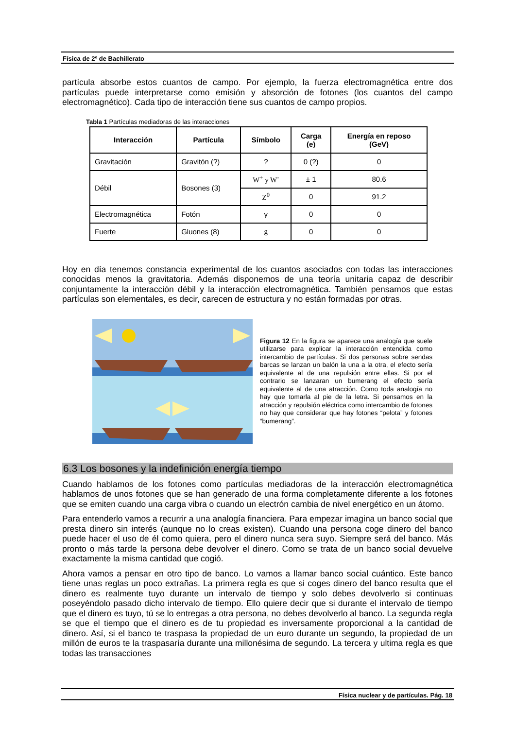Física de 2º de Bachillerato
partícula absorbe estos cuantos de campo. Por ejemplo, la fuerza electromagnética entre dos partículas puede interpretarse como emisión y absorción de fotones (los cuantos del campo electromagnético). Cada tipo de interacción tiene sus cuantos de campo propios.
Tabla 1 Partículas mediadoras de las interacciones
| Interacción | Partícula | Símbolo | Carga (e) | Energía en reposo (GeV) |
| --- | --- | --- | --- | --- |
| Gravitación | Gravitón (?) | ? | 0 (?) | 0 |
| Débil | Bosones (3) | W<sup>+</sup> y W<sup>-</sup> | ± 1 | 80.6 |
| | | Z<sup>0</sup> | 0 | 91.2 |
| Electromagnética | Fotón | γ | 0 | 0 |
| Fuerte | Gluones (8) | g | 0 | 0 |
Hoy en día tenemos constancia experimental de los cuantos asociados con todas las interacciones conocidas menos la gravitatoria. Además disponemos de una teoría unitaria capaz de describir conjuntamente la interacción débil y la interacción electromagnética. También pensamos que estas partículas son elementales, es decir, carecen de estructura y no están formadas por otras.
Figura 12 En la figura se aparece una analogía que suele utilizarse para explicar la interacción entendida como intercambio de partículas. Si dos personas sobre sendas barcas se lanzan un balón la una a la otra, el efecto sería equivalente al de una repulsión entre ellas. Si por el contrario se lanzaran un bumerang el efecto sería equivalente al de una atracción. Como toda analogía no hay que tomarla al pie de la letra. Si pensamos en la atracción y repulsión eléctrica como intercambio de fotones no hay que considerar que hay fotones “pelota” y fotones “bumerang”.
6.3 Los bosones y la indefinición energía tiempo
Cuando hablamos de los fotones como partículas mediadoras de la interacción electromagnética hablamos de unos fotones que se han generado de una forma completamente diferente a los fotones que se emiten cuando una carga vibra o cuando un electrón cambia de nivel energético en un átomo.
Para entenderlo vamos a recurrir a una analogía financiera. Para empezar imagina un banco social que presta dinero sin interés (aunque no lo creas existen). Cuando una persona coge dinero del banco puede hacer el uso de él como quiera, pero el dinero nunca sera suyo. Siempre será del banco. Más pronto o más tarde la persona debe devolver el dinero. Como se trata de un banco social devuelve exactamente la misma cantidad que cogió.
Ahora vamos a pensar en otro tipo de banco. Lo vamos a llamar banco social cuántico. Este banco tiene unas reglas un poco extrañas. La primera regla es que si coges dinero del banco resulta que el dinero es realmente tuyo durante un intervalo de tiempo y solo debes devolverlo si continuas poseyéndolo pasado dicho intervalo de tiempo. Ello quiere decir que si durante el intervalo de tiempo que el dinero es tuyo, tú se lo entregas a otra persona, no debes devolverlo al banco. La segunda regla se que el tiempo que el dinero es de tu propiedad es inversamente proporcional a la cantidad de dinero. Así, si el banco te traspasa la propiedad de un euro durante un segundo, la propiedad de un millón de euros te la traspasaría durante una millonésima de segundo. La tercera y ultima regla es que todas las transacciones
Física nuclear y de partículas. Pág. 18